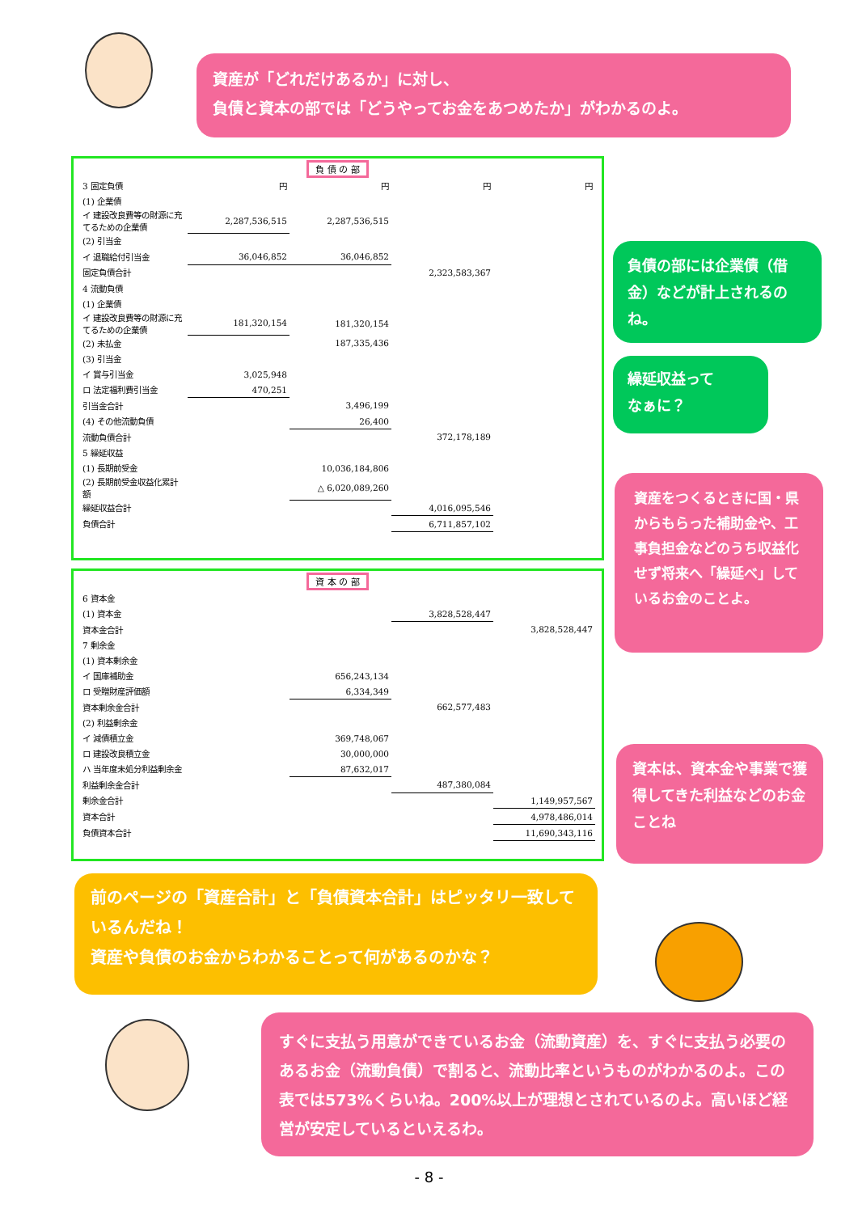資産が「どれだけあるか」に対し、
負債と資本の部では「どうやってお金をあつめたか」がわかるのよ。
負 債 の 部
| 3 固定負債 | 円 | 円 | 円 | 円 |
| (1) 企業債 | | | | |
| イ 建設改良費等の財源に充てるための企業債 | 2,287,536,515 | 2,287,536,515 | | |
| (2) 引当金 | | | | |
| イ 退職給付引当金 | 36,046,852 | 36,046,852 | | |
| 固定負債合計 | | | 2,323,583,367 | |
| 4 流動負債 | | | | |
| (1) 企業債 | | | | |
| イ 建設改良費等の財源に充てるための企業債 | 181,320,154 | 181,320,154 | | |
| (2) 未払金 | | 187,335,436 | | |
| (3) 引当金 | | | | |
| イ 賞与引当金 | 3,025,948 | | | |
| ロ 法定福利費引当金 | 470,251 | | | |
| 引当金合計 | | 3,496,199 | | |
| (4) その他流動負債 | | 26,400 | | |
| 流動負債合計 | | | 372,178,189 | |
| 5 繰延収益 | | | | |
| (1) 長期前受金 | | 10,036,184,806 | | |
| (2) 長期前受金収益化累計額 | | △ 6,020,089,260 | | |
| 繰延収益合計 | | | 4,016,095,546 | |
| 負債合計 | | | 6,711,857,102 | |
負債の部には企業債（借金）などが計上されるのね。
繰延収益って
なぁに？
資産をつくるときに国・県からもらった補助金や、工事負担金などのうち収益化せず将来へ「繰延べ」しているお金のことよ。
資 本 の 部
| 6 資本金 | | | |
| (1) 資本金 | | 3,828,528,447 | |
| 資本金合計 | | | 3,828,528,447 |
| 7 剰余金 | | | |
| (1) 資本剰余金 | | | |
| イ 国庫補助金 | 656,243,134 | | |
| ロ 受贈財産評価額 | 6,334,349 | | |
| 資本剰余金合計 | | 662,577,483 | |
| (2) 利益剰余金 | | | |
| イ 減債積立金 | 369,748,067 | | |
| ロ 建設改良積立金 | 30,000,000 | | |
| ハ 当年度未処分利益剰余金 | 87,632,017 | | |
| 利益剰余金合計 | | 487,380,084 | |
| 剰余金合計 | | | 1,149,957,567 |
| 資本合計 | | | 4,978,486,014 |
| 負債資本合計 | | | 11,690,343,116 |
資本は、資本金や事業で獲得してきた利益などのお金ことね
前のページの「資産合計」と「負債資本合計」はピッタリ一致しているんだね！
資産や負債のお金からわかることって何があるのかな？
すぐに支払う用意ができているお金（流動資産）を、すぐに支払う必要のあるお金（流動負債）で割ると、流動比率というものがわかるのよ。この表では573%くらいね。200%以上が理想とされているのよ。高いほど経営が安定しているといえるわ。
- 8 -